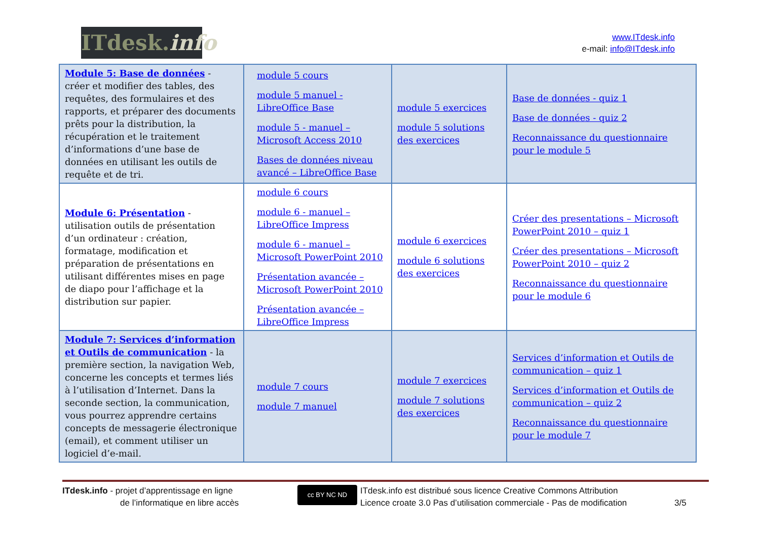ITdesk.info
www.ITdesk.info
e-mail: info@ITdesk.info
| Module 5: Base de données - créer et modifier des tables, des requêtes, des formulaires et des rapports, et préparer des documents prêts pour la distribution, la récupération et le traitement d’informations d’une base de données en utilisant les outils de requête et de tri. | module 5 cours module 5 manuel - LibreOffice Base module 5 - manuel – Microsoft Access 2010 Bases de données niveau avancé – LibreOffice Base | module 5 exercices module 5 solutions des exercices | Base de données - quiz 1 Base de données - quiz 2 Reconnaissance du questionnaire pour le module 5 |
| Module 6: Présentation - utilisation outils de présentation d’un ordinateur : création, formatage, modification et préparation de présentations en utilisant différentes mises en page de diapo pour l’affichage et la distribution sur papier. | module 6 cours module 6 - manuel – LibreOffice Impress module 6 - manuel – Microsoft PowerPoint 2010 Présentation avancée – Microsoft PowerPoint 2010 Présentation avancée – LibreOffice Impress | module 6 exercices module 6 solutions des exercices | Créer des presentations – Microsoft PowerPoint 2010 – quiz 1 Créer des presentations – Microsoft PowerPoint 2010 – quiz 2 Reconnaissance du questionnaire pour le module 6 |
| Module 7: Services d’information et Outils de communication - la première section, la navigation Web, concerne les concepts et termes liés à l’utilisation d’Internet. Dans la seconde section, la communication, vous pourrez apprendre certains concepts de messagerie électronique (email), et comment utiliser un logiciel d’e-mail. | module 7 cours module 7 manuel | module 7 exercices module 7 solutions des exercices | Services d’information et Outils de communication – quiz 1 Services d’information et Outils de communication – quiz 2 Reconnaissance du questionnaire pour le module 7 |
ITdesk.info - projet d’apprentissage en ligne
de l’informatique en libre accès
cc BY NC ND
ITdesk.info est distribué sous licence Creative Commons Attribution
Licence croate 3.0 Pas d’utilisation commerciale - Pas de modification
3/5